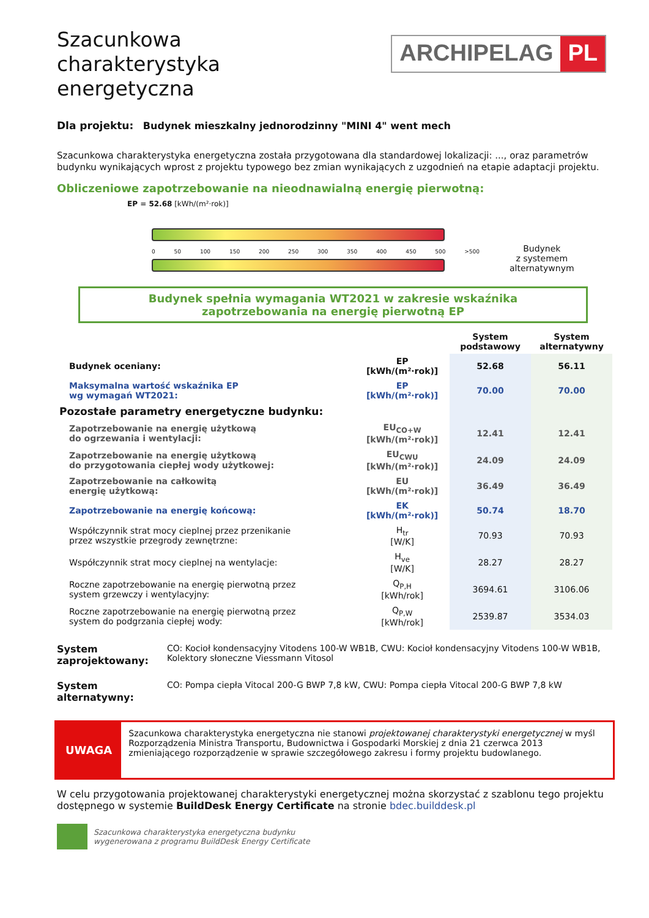Szacunkowa
charakterystyka
energetyczna
ARCHIPELAG PL
Dla projektu: Budynek mieszkalny jednorodzinny "MINI 4" went mech
Szacunkowa charakterystyka energetyczna została przygotowana dla standardowej lokalizacji: ..., oraz parametrów budynku wynikających wprost z projektu typowego bez zmian wynikających z uzgodnień na etapie adaptacji projektu.
Obliczeniowe zapotrzebowanie na nieodnawialną energię pierwotną:
EP = 52.68 [kWh/(m²·rok)]
0 50 100 150 200 250 300 350 400 450 500 >500
Budynek
z systemem
alternatywnym
Budynek spełnia wymagania WT2021 w zakresie wskaźnika
zapotrzebowania na energię pierwotną EP
| | | System podstawowy | System alternatywny |
| --- | --- | --- | --- |
| Budynek oceniany: | EP [kWh/(m²·rok)] | 52.68 | 56.11 |
| Maksymalna wartość wskaźnika EP wg wymagań WT2021: | EP [kWh/(m²·rok)] | 70.00 | 70.00 |
| Pozostałe parametry energetyczne budynku: | | | |
| Zapotrzebowanie na energię użytkową do ogrzewania i wentylacji: | EU<sub>CO+W</sub> [kWh/(m²·rok)] | 12.41 | 12.41 |
| Zapotrzebowanie na energię użytkową do przygotowania ciepłej wody użytkowej: | EU<sub>CWU</sub> [kWh/(m²·rok)] | 24.09 | 24.09 |
| Zapotrzebowanie na całkowitą energię użytkową: | EU [kWh/(m²·rok)] | 36.49 | 36.49 |
| Zapotrzebowanie na energię końcową: | EK [kWh/(m²·rok)] | 50.74 | 18.70 |
| Współczynnik strat mocy cieplnej przez przenikanie przez wszystkie przegrody zewnętrzne: | H<sub>tr</sub> [W/K] | 70.93 | 70.93 |
| Współczynnik strat mocy cieplnej na wentylacje: | H<sub>ve</sub> [W/K] | 28.27 | 28.27 |
| Roczne zapotrzebowanie na energię pierwotną przez system grzewczy i wentylacyjny: | Q<sub>P,H</sub> [kWh/rok] | 3694.61 | 3106.06 |
| Roczne zapotrzebowanie na energię pierwotną przez system do podgrzania ciepłej wody: | Q<sub>P,W</sub> [kWh/rok] | 2539.87 | 3534.03 |
System zaprojektowany: CO: Kocioł kondensacyjny Vitodens 100-W WB1B, CWU: Kocioł kondensacyjny Vitodens 100-W WB1B, Kolektory słoneczne Viessmann Vitosol
System alternatywny: CO: Pompa ciepła Vitocal 200-G BWP 7,8 kW, CWU: Pompa ciepła Vitocal 200-G BWP 7,8 kW
UWAGA
Szacunkowa charakterystyka energetyczna nie stanowi projektowanej charakterystyki energetycznej w myśl Rozporządzenia Ministra Transportu, Budownictwa i Gospodarki Morskiej z dnia 21 czerwca 2013 zmieniającego rozporządzenie w sprawie szczegółowego zakresu i formy projektu budowlanego.
W celu przygotowania projektowanej charakterystyki energetycznej można skorzystać z szablonu tego projektu dostępnego w systemie BuildDesk Energy Certificate na stronie bdec.builddesk.pl
Szacunkowa charakterystyka energetyczna budynku
wygenerowana z programu BuildDesk Energy Certificate